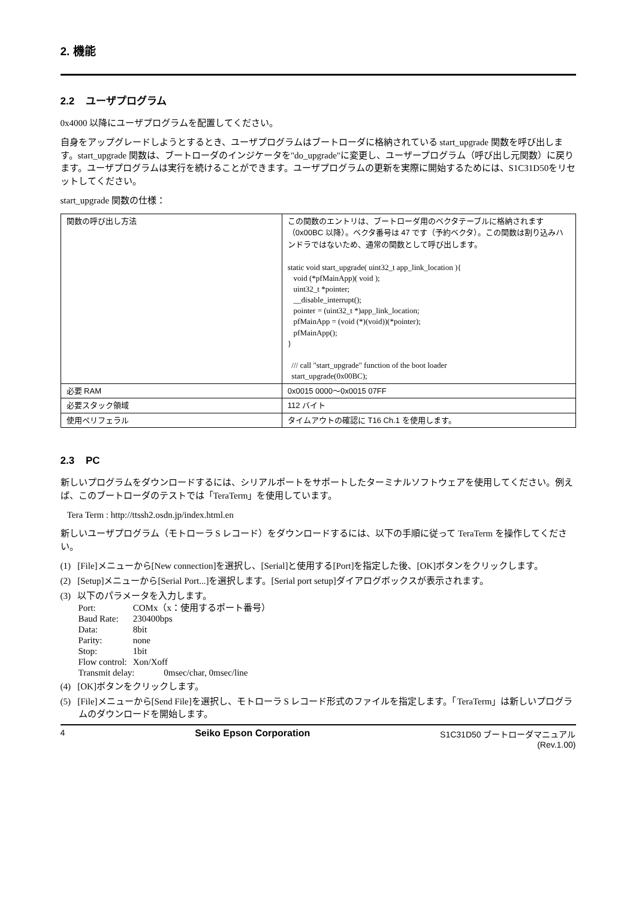2. 機能
2.2 ユーザプログラム
0x4000 以降にユーザプログラムを配置してください。
自身をアップグレードしようとするとき、ユーザプログラムはブートローダに格納されている start_upgrade 関数を呼び出します。start_upgrade 関数は、ブートローダのインジケータを"do_upgrade"に変更し、ユーザープログラム（呼び出し元関数）に戻ります。ユーザプログラムは実行を続けることができます。ユーザプログラムの更新を実際に開始するためには、S1C31D50をリセットしてください。
start_upgrade 関数の仕様：
| 関数の呼び出し方法 | この関数のエントリは、ブートローダ用のベクタテーブルに格納されます（0x00BC 以降）。ベクタ番号は 47 です（予約ベクタ）。この関数は割り込みハンドラではないため、通常の関数として呼び出します。 static void start_upgrade( uint32_t app_link_location ){ void (*pfMainApp)( void ); uint32_t *pointer; __disable_interrupt(); pointer = (uint32_t *)app_link_location; pfMainApp = (void (*)(void))(*pointer); pfMainApp(); } /// call "start_upgrade" function of the boot loader start_upgrade(0x00BC); |
| 必要 RAM | 0x0015 0000～0x0015 07FF |
| 必要スタック領域 | 112 バイト |
| 使用ペリフェラル | タイムアウトの確認に T16 Ch.1 を使用します。 |
2.3 PC
新しいプログラムをダウンロードするには、シリアルポートをサポートしたターミナルソフトウェアを使用してください。例えば、このブートローダのテストでは「TeraTerm」を使用しています。
Tera Term : http://ttssh2.osdn.jp/index.html.en
新しいユーザプログラム（モトローラ S レコード）をダウンロードするには、以下の手順に従って TeraTerm を操作してください。
(1) [File]メニューから[New connection]を選択し、[Serial]と使用する[Port]を指定した後、[OK]ボタンをクリックします。
(2) [Setup]メニューから[Serial Port...]を選択します。[Serial port setup]ダイアログボックスが表示されます。
(3) 以下のパラメータを入力します。
| Port: | COMx（x：使用するポート番号） |
| Baud Rate: | 230400bps |
| Data: | 8bit |
| Parity: | none |
| Stop: | 1bit |
| Flow control: | Xon/Xoff |
| Transmit delay: 0msec/char, 0msec/line | |
(4) [OK]ボタンをクリックします。
(5) [File]メニューから[Send File]を選択し、モトローラ S レコード形式のファイルを指定します。「TeraTerm」は新しいプログラムのダウンロードを開始します。
4 Seiko Epson Corporation S1C31D50 ブートローダマニュアル
(Rev.1.00)